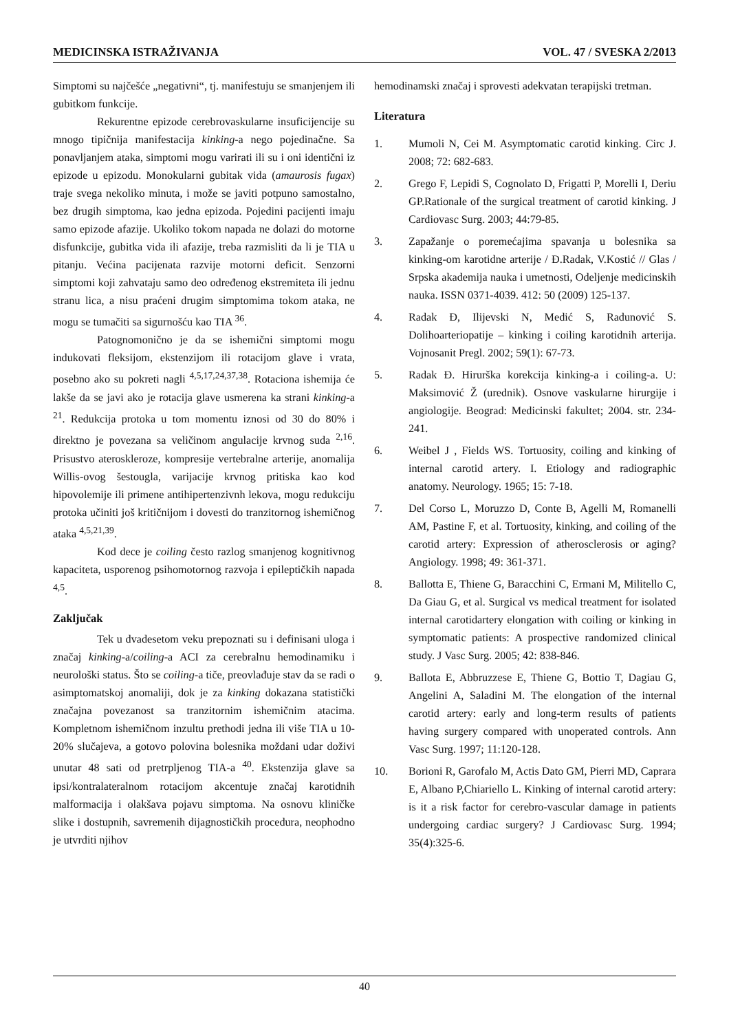MEDICINSKA ISTRAŽIVANJA VOL. 47 / SVESKA 2/2013
Simptomi su najčešće „negativni“, tj. manifestuju se smanjenjem ili gubitkom funkcije.
Rekurentne epizode cerebrovaskularne insuficijencije su mnogo tipičnija manifestacija kinking-a nego pojedinačne. Sa ponavljanjem ataka, simptomi mogu varirati ili su i oni identični iz epizode u epizodu. Monokularni gubitak vida (amaurosis fugax) traje svega nekoliko minuta, i može se javiti potpuno samostalno, bez drugih simptoma, kao jedna epizoda. Pojedini pacijenti imaju samo epizode afazije. Ukoliko tokom napada ne dolazi do motorne disfunkcije, gubitka vida ili afazije, treba razmisliti da li je TIA u pitanju. Većina pacijenata razvije motorni deficit. Senzorni simptomi koji zahvataju samo deo određenog ekstremiteta ili jednu stranu lica, a nisu praćeni drugim simptomima tokom ataka, ne mogu se tumačiti sa sigurnošću kao TIA <sup>36</sup>.
Patognomonično je da se ishemični simptomi mogu indukovati fleksijom, ekstenzijom ili rotacijom glave i vrata, posebno ako su pokreti nagli <sup>4,5,17,24,37,38</sup>. Rotaciona ishemija će lakše da se javi ako je rotacija glave usmerena ka strani kinking-a <sup>21</sup>. Redukcija protoka u tom momentu iznosi od 30 do 80% i direktno je povezana sa veličinom angulacije krvnog suda <sup>2,16</sup>. Prisustvo ateroskleroze, kompresije vertebralne arterije, anomalija Willis-ovog šestougla, varijacije krvnog pritiska kao kod hipovolemije ili primene antihipertenzivnh lekova, mogu redukciju protoka učiniti još kritičnijom i dovesti do tranzitornog ishemičnog ataka <sup>4,5,21,39</sup>.
Kod dece je coiling često razlog smanjenog kognitivnog kapaciteta, usporenog psihomotornog razvoja i epileptičkih napada <sup>4,5</sup>.
Zaključak
Tek u dvadesetom veku prepoznati su i definisani uloga i značaj kinking-a/coiling-a ACI za cerebralnu hemodinamiku i neurološki status. Što se coiling-a tiče, preovlađuje stav da se radi o asimptomatskoj anomaliji, dok je za kinking dokazana statistički značajna povezanost sa tranzitornim ishemičnim atacima. Kompletnom ishemičnom inzultu prethodi jedna ili više TIA u 10-20% slučajeva, a gotovo polovina bolesnika moždani udar doživi unutar 48 sati od pretrpljenog TIA-a <sup>40</sup>. Ekstenzija glave sa ipsi/kontralateralnom rotacijom akcentuje značaj karotidnih malformacija i olakšava pojavu simptoma. Na osnovu kliničke slike i dostupnih, savremenih dijagnostičkih procedura, neophodno je utvrditi njihov
hemodinamski značaj i sprovesti adekvatan terapijski tretman.
Literatura
1. Mumoli N, Cei M. Asymptomatic carotid kinking. Circ J. 2008; 72: 682-683.
2. Grego F, Lepidi S, Cognolato D, Frigatti P, Morelli I, Deriu GP.Rationale of the surgical treatment of carotid kinking. J Cardiovasc Surg. 2003; 44:79-85.
3. Zapažanje o poremećajima spavanja u bolesnika sa kinking-om karotidne arterije / Đ.Radak, V.Kostić // Glas / Srpska akademija nauka i umetnosti, Odeljenje medicinskih nauka. ISSN 0371-4039. 412: 50 (2009) 125-137.
4. Radak Đ, Ilijevski N, Medić S, Radunović S. Dolihoarteriopatije – kinking i coiling karotidnih arterija. Vojnosanit Pregl. 2002; 59(1): 67-73.
5. Radak Đ. Hirurška korekcija kinking-a i coiling-a. U: Maksimović Ž (urednik). Osnove vaskularne hirurgije i angiologije. Beograd: Medicinski fakultet; 2004. str. 234-241.
6. Weibel J , Fields WS. Tortuosity, coiling and kinking of internal carotid artery. I. Etiology and radiographic anatomy. Neurology. 1965; 15: 7-18.
7. Del Corso L, Moruzzo D, Conte B, Agelli M, Romanelli AM, Pastine F, et al. Tortuosity, kinking, and coiling of the carotid artery: Expression of atherosclerosis or aging? Angiology. 1998; 49: 361-371.
8. Ballotta E, Thiene G, Baracchini C, Ermani M, Militello C, Da Giau G, et al. Surgical vs medical treatment for isolated internal carotidartery elongation with coiling or kinking in symptomatic patients: A prospective randomized clinical study. J Vasc Surg. 2005; 42: 838-846.
9. Ballota E, Abbruzzese E, Thiene G, Bottio T, Dagiau G, Angelini A, Saladini M. The elongation of the internal carotid artery: early and long-term results of patients having surgery compared with unoperated controls. Ann Vasc Surg. 1997; 11:120-128.
10. Borioni R, Garofalo M, Actis Dato GM, Pierri MD, Caprara E, Albano P,Chiariello L. Kinking of internal carotid artery: is it a risk factor for cerebro-vascular damage in patients undergoing cardiac surgery? J Cardiovasc Surg. 1994; 35(4):325-6.
40